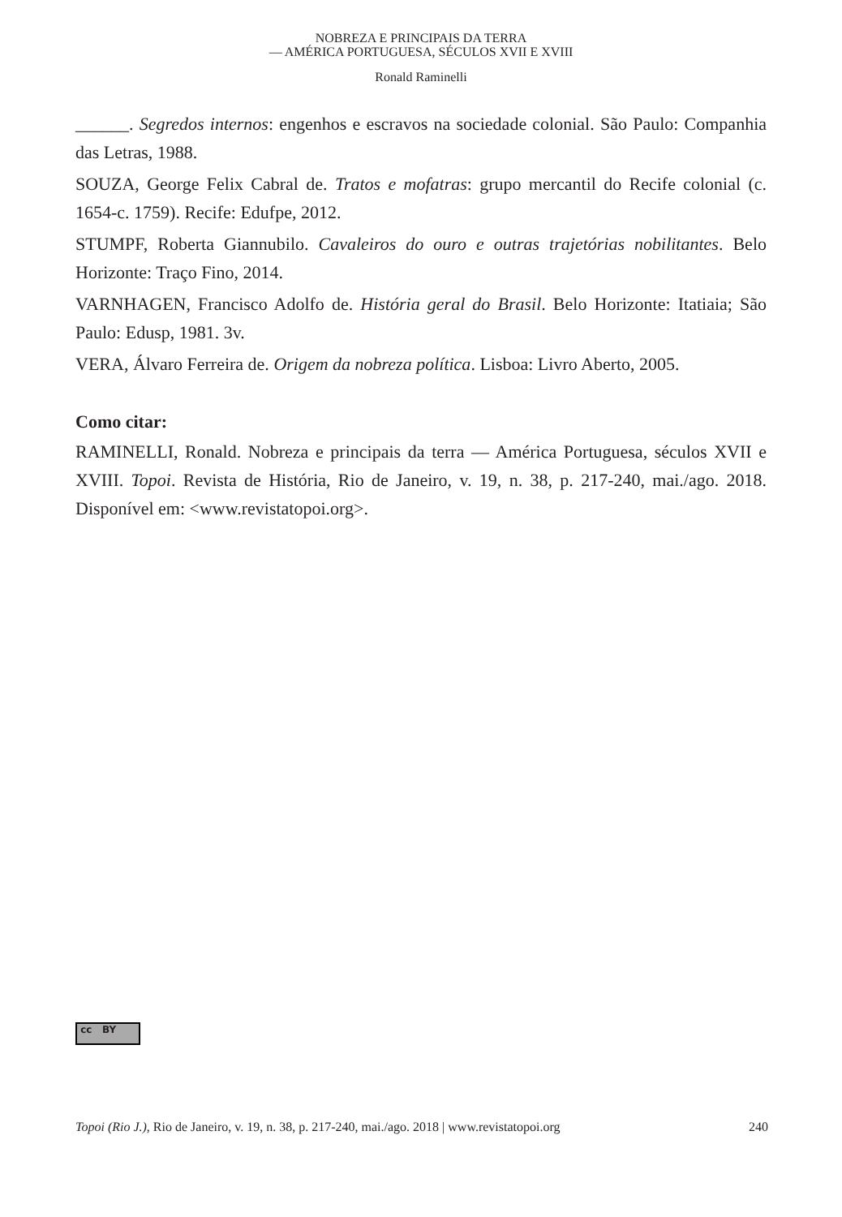NOBREZA E PRINCIPAIS DA TERRA
— AMÉRICA PORTUGUESA, SÉCULOS XVII E XVIII
Ronald Raminelli
______. Segredos internos: engenhos e escravos na sociedade colonial. São Paulo: Companhia das Letras, 1988.
SOUZA, George Felix Cabral de. Tratos e mofatras: grupo mercantil do Recife colonial (c. 1654-c. 1759). Recife: Edufpe, 2012.
STUMPF, Roberta Giannubilo. Cavaleiros do ouro e outras trajetórias nobilitantes. Belo Horizonte: Traço Fino, 2014.
VARNHAGEN, Francisco Adolfo de. História geral do Brasil. Belo Horizonte: Itatiaia; São Paulo: Edusp, 1981. 3v.
VERA, Álvaro Ferreira de. Origem da nobreza política. Lisboa: Livro Aberto, 2005.
Como citar:
RAMINELLI, Ronald. Nobreza e principais da terra — América Portuguesa, séculos XVII e XVIII. Topoi. Revista de História, Rio de Janeiro, v. 19, n. 38, p. 217-240, mai./ago. 2018. Disponível em: <www.revistatopoi.org>.
cc BY
Topoi (Rio J.), Rio de Janeiro, v. 19, n. 38, p. 217-240, mai./ago. 2018 | www.revistatopoi.org 240